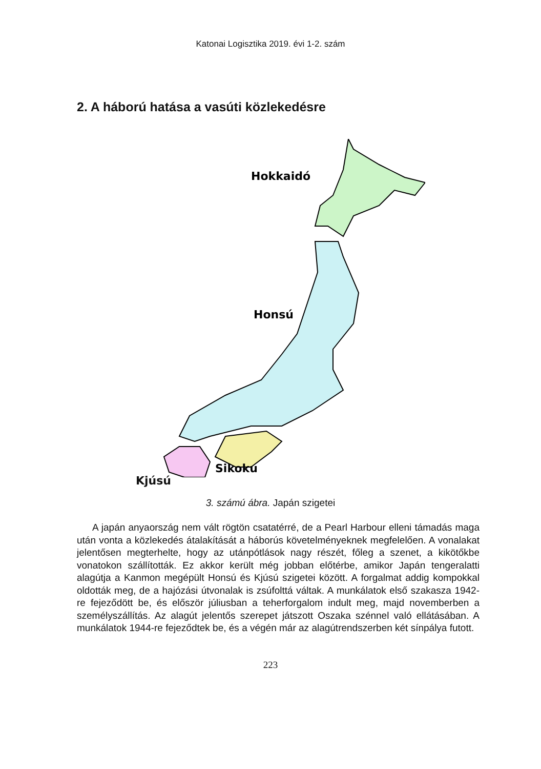Katonai Logisztika 2019. évi 1-2. szám
2. A háború hatása a vasúti közlekedésre
Hokkaidó
Honsú
Sikoku
Kjúsú
3. számú ábra. Japán szigetei
A japán anyaország nem vált rögtön csatatérré, de a Pearl Harbour elleni támadás maga után vonta a közlekedés átalakítását a háborús követelményeknek megfelelően. A vonalakat jelentősen megterhelte, hogy az utánpótlások nagy részét, főleg a szenet, a kikötőkbe vonatokon szállították. Ez akkor került még jobban előtérbe, amikor Japán tengeralatti alagútja a Kanmon megépült Honsú és Kjúsú szigetei között. A forgalmat addig kompokkal oldották meg, de a hajózási útvonalak is zsúfolttá váltak. A munkálatok első szakasza 1942-re fejeződött be, és először júliusban a teherforgalom indult meg, majd novemberben a személyszállítás. Az alagút jelentős szerepet játszott Oszaka szénnel való ellátásában. A munkálatok 1944-re fejeződtek be, és a végén már az alagútrendszerben két sínpálya futott.
223